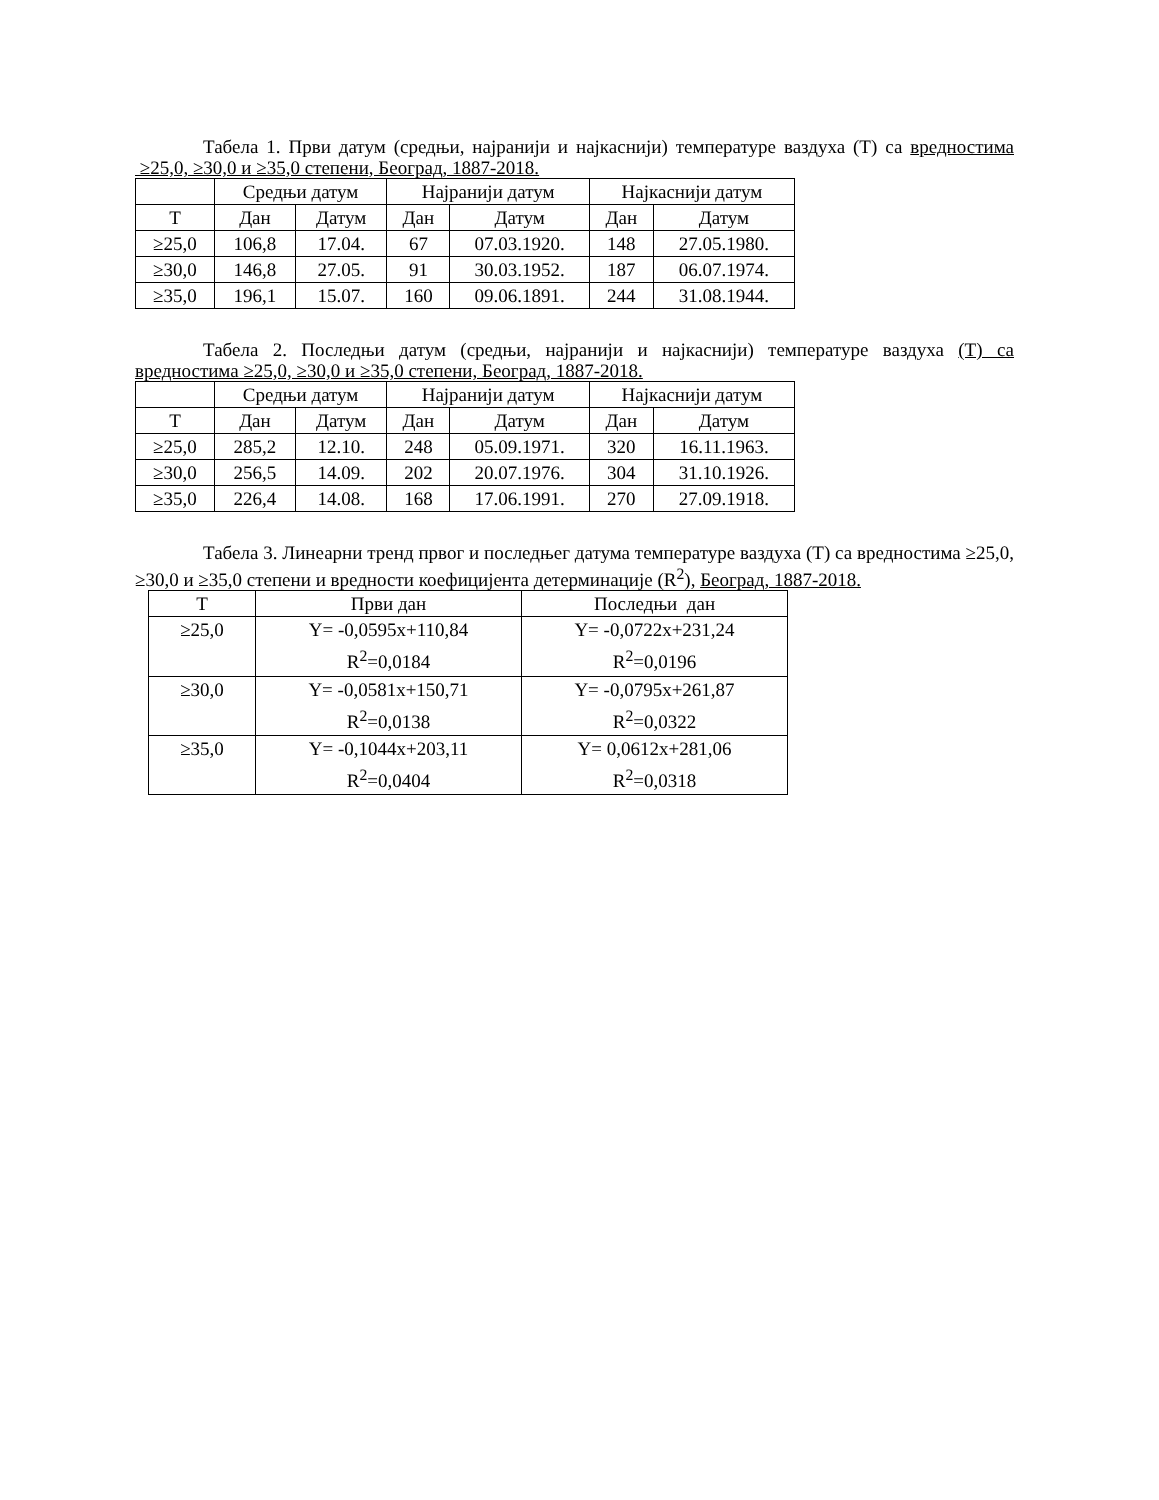Табела 1. Први датум (средњи, најранији и најкаснији) температуре ваздуха (Т) са вредностима ≥25,0, ≥30,0 и ≥35,0 степени, Београд, 1887-2018.
| | Средњи датум | | Најранији датум | | Најкаснији датум | |
| --- | --- | --- | --- | --- | --- | --- |
| Т | Дан | Датум | Дан | Датум | Дан | Датум |
| ≥25,0 | 106,8 | 17.04. | 67 | 07.03.1920. | 148 | 27.05.1980. |
| ≥30,0 | 146,8 | 27.05. | 91 | 30.03.1952. | 187 | 06.07.1974. |
| ≥35,0 | 196,1 | 15.07. | 160 | 09.06.1891. | 244 | 31.08.1944. |
Табела 2. Последњи датум (средњи, најранији и најкаснији) температуре ваздуха (Т) са вредностима ≥25,0, ≥30,0 и ≥35,0 степени, Београд, 1887-2018.
| | Средњи датум | | Најранији датум | | Најкаснији датум | |
| --- | --- | --- | --- | --- | --- | --- |
| Т | Дан | Датум | Дан | Датум | Дан | Датум |
| ≥25,0 | 285,2 | 12.10. | 248 | 05.09.1971. | 320 | 16.11.1963. |
| ≥30,0 | 256,5 | 14.09. | 202 | 20.07.1976. | 304 | 31.10.1926. |
| ≥35,0 | 226,4 | 14.08. | 168 | 17.06.1991. | 270 | 27.09.1918. |
Табела 3. Линеарни тренд првог и последњег датума температуре ваздуха (Т) са вредностима ≥25,0, ≥30,0 и ≥35,0 степени и вредности коефицијента детерминације (R<sup>2</sup>), Београд, 1887-2018.
| Т | Први дан | Последњи дан |
| --- | --- | --- |
| ≥25,0 | Y= -0,0595x+110,84 R<sup>2</sup>=0,0184 | Y= -0,0722x+231,24 R<sup>2</sup>=0,0196 |
| ≥30,0 | Y= -0,0581x+150,71 R<sup>2</sup>=0,0138 | Y= -0,0795x+261,87 R<sup>2</sup>=0,0322 |
| ≥35,0 | Y= -0,1044x+203,11 R<sup>2</sup>=0,0404 | Y= 0,0612x+281,06 R<sup>2</sup>=0,0318 |